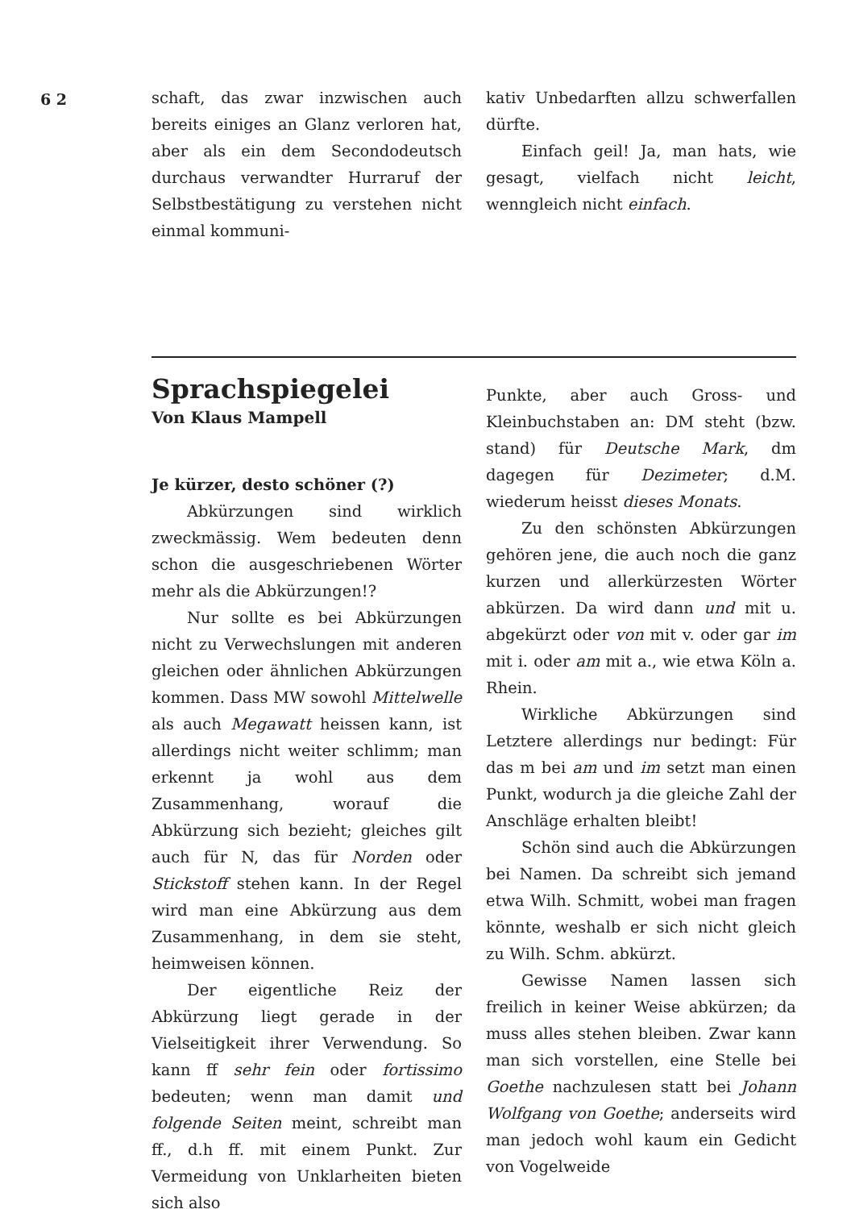6 2
schaft, das zwar inzwischen auch bereits einiges an Glanz verloren hat, aber als ein dem Secondodeutsch durchaus verwandter Hurraruf der Selbstbestätigung zu verstehen nicht einmal kommuni-
kativ Unbedarften allzu schwerfallen dürfte.
Einfach geil! Ja, man hats, wie gesagt, vielfach nicht leicht, wenngleich nicht einfach.
Sprachspiegelei
Von Klaus Mampell
Je kürzer, desto schöner (?)
Abkürzungen sind wirklich zweckmässig. Wem bedeuten denn schon die ausgeschriebenen Wörter mehr als die Abkürzungen!?
Nur sollte es bei Abkürzungen nicht zu Verwechslungen mit anderen gleichen oder ähnlichen Abkürzungen kommen. Dass MW sowohl Mittelwelle als auch Megawatt heissen kann, ist allerdings nicht weiter schlimm; man erkennt ja wohl aus dem Zusammenhang, worauf die Abkürzung sich bezieht; gleiches gilt auch für N, das für Norden oder Stickstoff stehen kann. In der Regel wird man eine Abkürzung aus dem Zusammenhang, in dem sie steht, heimweisen können.
Der eigentliche Reiz der Abkürzung liegt gerade in der Vielseitigkeit ihrer Verwendung. So kann ff sehr fein oder fortissimo bedeuten; wenn man damit und folgende Seiten meint, schreibt man ff., d.h ff. mit einem Punkt. Zur Vermeidung von Unklarheiten bieten sich also
Punkte, aber auch Gross- und Kleinbuchstaben an: DM steht (bzw. stand) für Deutsche Mark, dm dagegen für Dezimeter; d.M. wiederum heisst dieses Monats.
Zu den schönsten Abkürzungen gehören jene, die auch noch die ganz kurzen und allerkürzesten Wörter abkürzen. Da wird dann und mit u. abgekürzt oder von mit v. oder gar im mit i. oder am mit a., wie etwa Köln a. Rhein.
Wirkliche Abkürzungen sind Letztere allerdings nur bedingt: Für das m bei am und im setzt man einen Punkt, wodurch ja die gleiche Zahl der Anschläge erhalten bleibt!
Schön sind auch die Abkürzungen bei Namen. Da schreibt sich jemand etwa Wilh. Schmitt, wobei man fragen könnte, weshalb er sich nicht gleich zu Wilh. Schm. abkürzt.
Gewisse Namen lassen sich freilich in keiner Weise abkürzen; da muss alles stehen bleiben. Zwar kann man sich vorstellen, eine Stelle bei Goethe nachzulesen statt bei Johann Wolfgang von Goethe; anderseits wird man jedoch wohl kaum ein Gedicht von Vogelweide